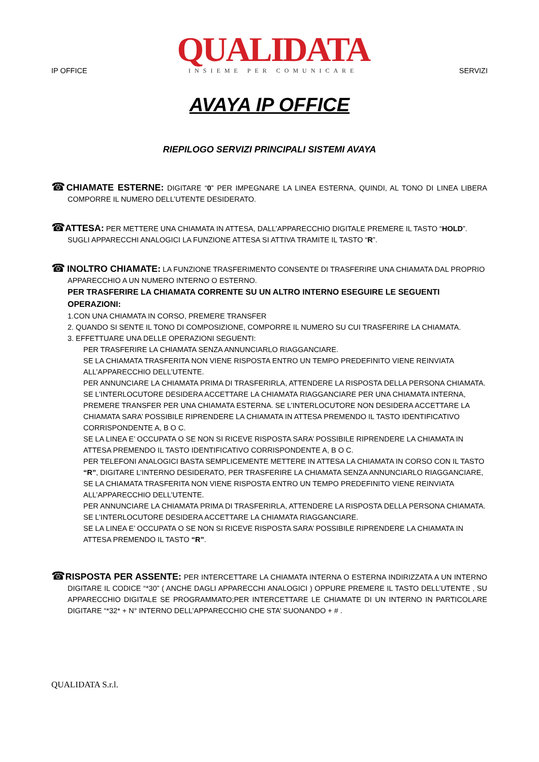IP OFFICE
QUALIDATA
INSIEME PER COMUNICARE
SERVIZI
AVAYA IP OFFICE
RIEPILOGO SERVIZI PRINCIPALI SISTEMI AVAYA
☎CHIAMATE ESTERNE: DIGITARE “0” PER IMPEGNARE LA LINEA ESTERNA, QUINDI, AL TONO DI LINEA LIBERA COMPORRE IL NUMERO DELL’UTENTE DESIDERATO.
☎ATTESA: PER METTERE UNA CHIAMATA IN ATTESA, DALL’APPARECCHIO DIGITALE PREMERE IL TASTO “HOLD”. SUGLI APPARECCHI ANALOGICI LA FUNZIONE ATTESA SI ATTIVA TRAMITE IL TASTO “R”.
☎ INOLTRO CHIAMATE: LA FUNZIONE TRASFERIMENTO CONSENTE DI TRASFERIRE UNA CHIAMATA DAL PROPRIO APPARECCHIO A UN NUMERO INTERNO O ESTERNO.
PER TRASFERIRE LA CHIAMATA CORRENTE SU UN ALTRO INTERNO ESEGUIRE LE SEGUENTI OPERAZIONI:
1.CON UNA CHIAMATA IN CORSO, PREMERE TRANSFER
2. QUANDO SI SENTE IL TONO DI COMPOSIZIONE, COMPORRE IL NUMERO SU CUI TRASFERIRE LA CHIAMATA.
3. EFFETTUARE UNA DELLE OPERAZIONI SEGUENTI:
PER TRASFERIRE LA CHIAMATA SENZA ANNUNCIARLO RIAGGANCIARE.
SE LA CHIAMATA TRASFERITA NON VIENE RISPOSTA ENTRO UN TEMPO PREDEFINITO VIENE REINVIATA ALL’APPARECCHIO DELL’UTENTE.
PER ANNUNCIARE LA CHIAMATA PRIMA DI TRASFERIRLA, ATTENDERE LA RISPOSTA DELLA PERSONA CHIAMATA. SE L’INTERLOCUTORE DESIDERA ACCETTARE LA CHIAMATA RIAGGANCIARE PER UNA CHIAMATA INTERNA, PREMERE TRANSFER PER UNA CHIAMATA ESTERNA. SE L’INTERLOCUTORE NON DESIDERA ACCETTARE LA CHIAMATA SARA’ POSSIBILE RIPRENDERE LA CHIAMATA IN ATTESA PREMENDO IL TASTO IDENTIFICATIVO CORRISPONDENTE A, B O C.
SE LA LINEA E’ OCCUPATA O SE NON SI RICEVE RISPOSTA SARA’ POSSIBILE RIPRENDERE LA CHIAMATA IN ATTESA PREMENDO IL TASTO IDENTIFICATIVO CORRISPONDENTE A, B O C.
PER TELEFONI ANALOGICI BASTA SEMPLICEMENTE METTERE IN ATTESA LA CHIAMATA IN CORSO CON IL TASTO “R”, DIGITARE L’INTERNO DESIDERATO, PER TRASFERIRE LA CHIAMATA SENZA ANNUNCIARLO RIAGGANCIARE, SE LA CHIAMATA TRASFERITA NON VIENE RISPOSTA ENTRO UN TEMPO PREDEFINITO VIENE REINVIATA ALL’APPARECCHIO DELL’UTENTE.
PER ANNUNCIARE LA CHIAMATA PRIMA DI TRASFERIRLA, ATTENDERE LA RISPOSTA DELLA PERSONA CHIAMATA. SE L’INTERLOCUTORE DESIDERA ACCETTARE LA CHIAMATA RIAGGANCIARE.
SE LA LINEA E’ OCCUPATA O SE NON SI RICEVE RISPOSTA SARA’ POSSIBILE RIPRENDERE LA CHIAMATA IN ATTESA PREMENDO IL TASTO “R”.
☎RISPOSTA PER ASSENTE: PER INTERCETTARE LA CHIAMATA INTERNA O ESTERNA INDIRIZZATA A UN INTERNO DIGITARE IL CODICE “*30” ( ANCHE DAGLI APPARECCHI ANALOGICI ) OPPURE PREMERE IL TASTO DELL’UTENTE , SU APPARECCHIO DIGITALE SE PROGRAMMATO;PER INTERCETTARE LE CHIAMATE DI UN INTERNO IN PARTICOLARE DIGITARE “*32* + N° INTERNO DELL’APPARECCHIO CHE STA’ SUONANDO + # .
QUALIDATA S.r.l.